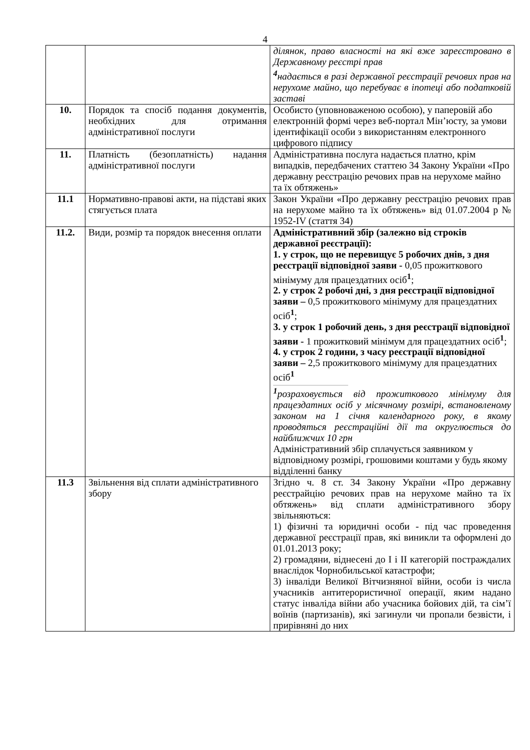4
| | | ділянок, право власності на які вже зареєстровано в Державному реєстрі прав <sup>4</sup> надається в разі державної реєстрації речових прав на нерухоме майно, що перебуває в іпотеці або податковій заставі |
| 10. | Порядок та спосіб подання документів, необхідних для отримання адміністративної послуги | Особисто (уповноваженою особою), у паперовій або електронній формі через веб-портал Мін’юсту, за умови ідентифікації особи з використанням електронного цифрового підпису |
| 11. | Платність (безоплатність) надання адміністративної послуги | Адміністративна послуга надається платно, крім випадків, передбачених статтею 34 Закону України «Про державну реєстрацію речових прав на нерухоме майно та їх обтяжень» |
| 11.1 | Нормативно-правові акти, на підставі яких стягується плата | Закон України «Про державну реєстрацію речових прав на нерухоме майно та їх обтяжень» від 01.07.2004 р № 1952-IV (стаття 34) |
| 11.2. | Види, розмір та порядок внесення оплати | Адміністративний збір (залежно від строків державної реєстрації): 1. у строк, що не перевищує 5 робочих днів, з дня реєстрації відповідної заяви - 0,05 прожиткового мінімуму для працездатних осіб<sup>1</sup>; 2. у строк 2 робочі дні, з дня реєстрації відповідної заяви – 0,5 прожиткового мінімуму для працездатних осіб<sup>1</sup>; 3. у строк 1 робочий день, з дня реєстрації відповідної заяви - 1 прожитковий мінімум для працездатних осіб<sup>1</sup>; 4. у строк 2 години, з часу реєстрації відповідної заяви – 2,5 прожиткового мінімуму для працездатних осіб<sup>1</sup> <sup>1</sup> розраховується від прожиткового мінімуму для працездатних осіб у місячному розмірі, встановленому законом на 1 січня календарного року, в якому проводяться реєстраційні дії та округлюється до найближчих 10 грн Адміністративний збір сплачується заявником у відповідному розмірі, грошовими коштами у будь якому відділенні банку |
| 11.3 | Звільнення від сплати адміністративного збору | Згідно ч. 8 ст. 34 Закону України «Про державну реєстрайцію речових прав на нерухоме майно та їх обтяжень» від сплати адміністративного збору звільняються: 1) фізичні та юридичні особи - під час проведення державної реєстрації прав, які виникли та оформлені до 01.01.2013 року; 2) громадяни, віднесені до I і II категорій постраждалих внаслідок Чорнобильської катастрофи; 3) інваліди Великої Вітчизняної війни, особи із числа учасників антитерористичної операції, яким надано статус інваліда війни або учасника бойових дій, та сім’ї воїнів (партизанів), які загинули чи пропали безвісти, і прирівняні до них |